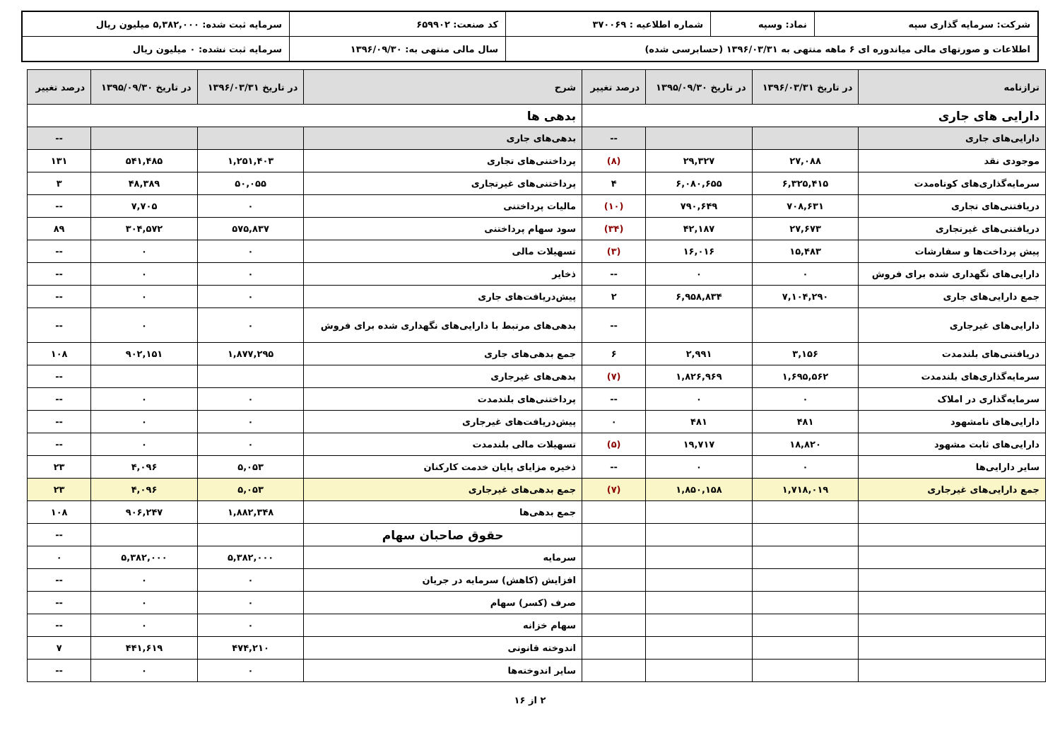| شرکت: سرمایه گذاری سپه | نماد: وسپه | شماره اطلاعیه : ۳۷۰۰۶۹ | کد صنعت: ۶۵۹۹۰۲ | سرمایه ثبت شده: ۵,۳۸۲,۰۰۰ میلیون ریال |
| اطلاعات و صورتهای مالی میاندوره ای ۶ ماهه منتهی به ۱۳۹۶/۰۳/۳۱ (حسابرسی شده) | | | سال مالی منتهی به: ۱۳۹۶/۰۹/۳۰ | سرمایه ثبت نشده: ۰ میلیون ریال |
| ترازنامه | در تاریخ ۱۳۹۶/۰۳/۳۱ | در تاریخ ۱۳۹۵/۰۹/۳۰ | درصد تغییر | شرح | در تاریخ ۱۳۹۶/۰۳/۳۱ | در تاریخ ۱۳۹۵/۰۹/۳۰ | درصد تغییر |
| --- | --- | --- | --- | --- | --- | --- | --- |
| دارایی های جاری | | | | بدهی ها | | | |
| دارایی‌های جاری | | | -- | بدهی‌های جاری | | | -- |
| موجودی نقد | ۲۷,۰۸۸ | ۲۹,۳۲۷ | (۸) | پرداختنی‌های تجاری | ۱,۲۵۱,۴۰۳ | ۵۴۱,۴۸۵ | ۱۳۱ |
| سرمایه‌گذاری‌های کوتاه‌مدت | ۶,۳۲۵,۴۱۵ | ۶,۰۸۰,۶۵۵ | ۴ | پرداختنی‌های غیرتجاری | ۵۰,۰۵۵ | ۴۸,۳۸۹ | ۳ |
| دریافتنی‌های تجاری | ۷۰۸,۶۳۱ | ۷۹۰,۶۴۹ | (۱۰) | مالیات پرداختنی | ۰ | ۷,۷۰۵ | -- |
| دریافتنی‌های غیرتجاری | ۲۷,۶۷۳ | ۴۲,۱۸۷ | (۳۴) | سود سهام پرداختنی | ۵۷۵,۸۳۷ | ۳۰۴,۵۷۲ | ۸۹ |
| پیش پرداخت‌ها و سفارشات | ۱۵,۴۸۳ | ۱۶,۰۱۶ | (۳) | تسهیلات مالی | ۰ | ۰ | -- |
| دارایی‌های نگهداری شده برای فروش | ۰ | ۰ | -- | ذخایر | ۰ | ۰ | -- |
| جمع دارایی‌های جاری | ۷,۱۰۴,۲۹۰ | ۶,۹۵۸,۸۳۴ | ۲ | پیش‌دریافت‌های جاری | ۰ | ۰ | -- |
| دارایی‌های غیرجاری | | | -- | بدهی‌های مرتبط با دارایی‌های نگهداری شده برای فروش | ۰ | ۰ | -- |
| دریافتنی‌های بلندمدت | ۳,۱۵۶ | ۲,۹۹۱ | ۶ | جمع بدهی‌های جاری | ۱,۸۷۷,۲۹۵ | ۹۰۲,۱۵۱ | ۱۰۸ |
| سرمایه‌گذاری‌های بلندمدت | ۱,۶۹۵,۵۶۲ | ۱,۸۲۶,۹۶۹ | (۷) | بدهی‌های غیرجاری | | | -- |
| سرمایه‌گذاری در املاک | ۰ | ۰ | -- | پرداختنی‌های بلندمدت | ۰ | ۰ | -- |
| دارایی‌های نامشهود | ۴۸۱ | ۴۸۱ | ۰ | پیش‌دریافت‌های غیرجاری | ۰ | ۰ | -- |
| دارایی‌های ثابت مشهود | ۱۸,۸۲۰ | ۱۹,۷۱۷ | (۵) | تسهیلات مالی بلندمدت | ۰ | ۰ | -- |
| سایر دارایی‌ها | ۰ | ۰ | -- | ذخیره مزایای پایان خدمت کارکنان | ۵,۰۵۳ | ۴,۰۹۶ | ۲۳ |
| جمع دارایی‌های غیرجاری | ۱,۷۱۸,۰۱۹ | ۱,۸۵۰,۱۵۸ | (۷) | جمع بدهی‌های غیرجاری | ۵,۰۵۳ | ۴,۰۹۶ | ۲۳ |
| | | | | جمع بدهی‌ها | ۱,۸۸۲,۳۴۸ | ۹۰۶,۲۴۷ | ۱۰۸ |
| | | | | حقوق صاحبان سهام | | | -- |
| | | | | سرمایه | ۵,۳۸۲,۰۰۰ | ۵,۳۸۲,۰۰۰ | ۰ |
| | | | | افزایش (کاهش) سرمایه در جریان | ۰ | ۰ | -- |
| | | | | صرف (کسر) سهام | ۰ | ۰ | -- |
| | | | | سهام خزانه | ۰ | ۰ | -- |
| | | | | اندوخته قانونی | ۴۷۴,۲۱۰ | ۴۴۱,۶۱۹ | ۷ |
| | | | | سایر اندوخته‌ها | ۰ | ۰ | -- |
۲ از ۱۶